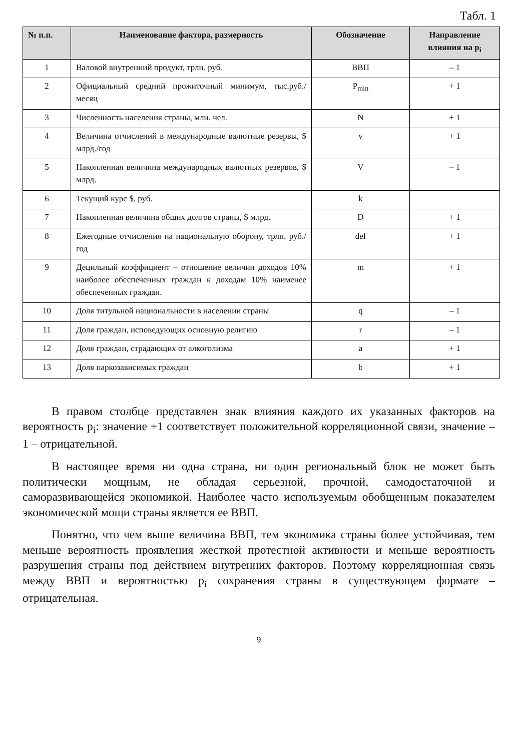Табл. 1
| № п.п. | Наименование фактора, размерность | Обозначение | Направление влияния на p<sub>i</sub> |
| --- | --- | --- | --- |
| 1 | Валовой внутренний продукт, трлн. руб. | ВВП | – 1 |
| 2 | Официальный средний прожиточный минимум, тыс.руб./месяц | P<sub>min</sub> | + 1 |
| 3 | Численность населения страны, млн. чел. | N | + 1 |
| 4 | Величина отчислений в международные валютные резервы, $ млрд./год | v | + 1 |
| 5 | Накопленная величина международных валютных резервов, $ млрд. | V | – 1 |
| 6 | Текущий курс $, руб. | k | |
| 7 | Накопленная величина общих долгов страны, $ млрд. | D | + 1 |
| 8 | Ежегодные отчисления на национальную оборону, трлн. руб./год | def | + 1 |
| 9 | Децильный коэффициент – отношение величин доходов 10% наиболее обеспеченных граждан к доходам 10% наименее обеспеченных граждан. | m | + 1 |
| 10 | Доля титульной национальности в населении страны | q | – 1 |
| 11 | Доля граждан, исповедующих основную религию | r | – 1 |
| 12 | Доля граждан, страдающих от алкоголизма | a | + 1 |
| 13 | Доля наркозависимых граждан | b | + 1 |
В правом столбце представлен знак влияния каждого их указанных факторов на вероятность p<sub>i</sub>: значение +1 соответствует положительной корреляционной связи, значение – 1 – отрицательной.
В настоящее время ни одна страна, ни один региональный блок не может быть политически мощным, не обладая серьезной, прочной, самодостаточной и саморазвивающейся экономикой. Наиболее часто используемым обобщенным показателем экономической мощи страны является ее ВВП.
Понятно, что чем выше величина ВВП, тем экономика страны более устойчивая, тем меньше вероятность проявления жесткой протестной активности и меньше вероятность разрушения страны под действием внутренних факторов. Поэтому корреляционная связь между ВВП и вероятностью p<sub>i</sub> сохранения страны в существующем формате – отрицательная.
9